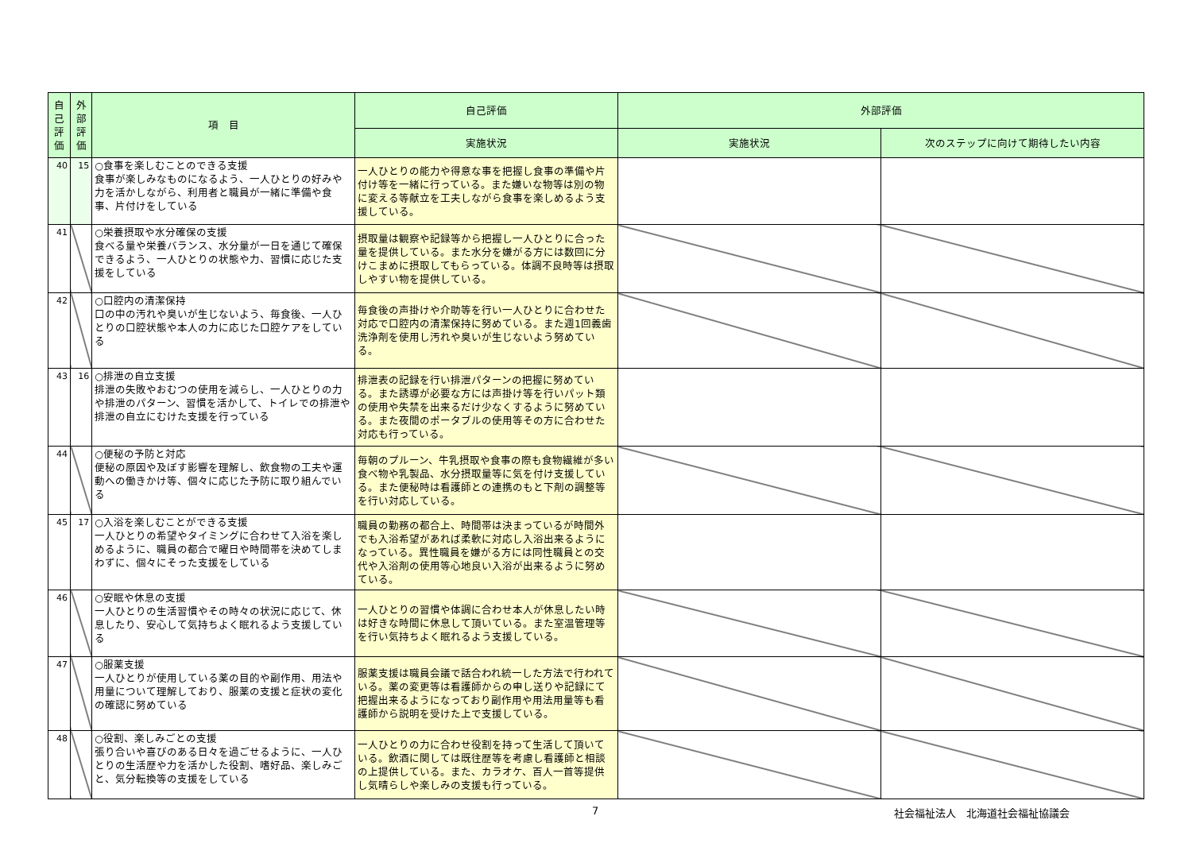| 自 己 評 価 | 外 部 評 価 | 項 目 | 自己評価 | 外部評価 | |
| --- | --- | --- | --- | --- | --- |
| | | | 実施状況 | 実施状況 | 次のステップに向けて期待したい内容 |
| 40 | 15 | ○食事を楽しむことのできる支援 食事が楽しみなものになるよう、一人ひとりの好みや力を活かしながら、利用者と職員が一緒に準備や食事、片付けをしている | 一人ひとりの能力や得意な事を把握し食事の準備や片付け等を一緒に行っている。また嫌いな物等は別の物に変える等献立を工夫しながら食事を楽しめるよう支援している。 | | |
| 41 | | ○栄養摂取や水分確保の支援 食べる量や栄養バランス、水分量が一日を通じて確保できるよう、一人ひとりの状態や力、習慣に応じた支援をしている | 摂取量は観察や記録等から把握し一人ひとりに合った量を提供している。また水分を嫌がる方には数回に分けこまめに摂取してもらっている。体調不良時等は摂取しやすい物を提供している。 | | |
| 42 | | ○口腔内の清潔保持 口の中の汚れや臭いが生じないよう、毎食後、一人ひとりの口腔状態や本人の力に応じた口腔ケアをしている | 毎食後の声掛けや介助等を行い一人ひとりに合わせた対応で口腔内の清潔保持に努めている。また週1回義歯洗浄剤を使用し汚れや臭いが生じないよう努めている。 | | |
| 43 | 16 | ○排泄の自立支援 排泄の失敗やおむつの使用を減らし、一人ひとりの力や排泄のパターン、習慣を活かして、トイレでの排泄や排泄の自立にむけた支援を行っている | 排泄表の記録を行い排泄パターンの把握に努めている。また誘導が必要な方には声掛け等を行いパット類の使用や失禁を出来るだけ少なくするように努めている。また夜間のポータブルの使用等その方に合わせた対応も行っている。 | | |
| 44 | | ○便秘の予防と対応 便秘の原因や及ぼす影響を理解し、飲食物の工夫や運動への働きかけ等、個々に応じた予防に取り組んでいる | 毎朝のプルーン、牛乳摂取や食事の際も食物繊維が多い食べ物や乳製品、水分摂取量等に気を付け支援している。また便秘時は看護師との連携のもと下剤の調整等を行い対応している。 | | |
| 45 | 17 | ○入浴を楽しむことができる支援 一人ひとりの希望やタイミングに合わせて入浴を楽しめるように、職員の都合で曜日や時間帯を決めてしまわずに、個々にそった支援をしている | 職員の勤務の都合上、時間帯は決まっているが時間外でも入浴希望があれば柔軟に対応し入浴出来るようになっている。異性職員を嫌がる方には同性職員との交代や入浴剤の使用等心地良い入浴が出来るように努めている。 | | |
| 46 | | ○安眠や休息の支援 一人ひとりの生活習慣やその時々の状況に応じて、休息したり、安心して気持ちよく眠れるよう支援している | 一人ひとりの習慣や体調に合わせ本人が休息したい時は好きな時間に休息して頂いている。また室温管理等を行い気持ちよく眠れるよう支援している。 | | |
| 47 | | ○服薬支援 一人ひとりが使用している薬の目的や副作用、用法や用量について理解しており、服薬の支援と症状の変化の確認に努めている | 服薬支援は職員会議で話合われ統一した方法で行われている。薬の変更等は看護師からの申し送りや記録にて把握出来るようになっており副作用や用法用量等も看護師から説明を受けた上で支援している。 | | |
| 48 | | ○役割、楽しみごとの支援 張り合いや喜びのある日々を過ごせるように、一人ひとりの生活歴や力を活かした役割、嗜好品、楽しみごと、気分転換等の支援をしている | 一人ひとりの力に合わせ役割を持って生活して頂いている。飲酒に関しては既往歴等を考慮し看護師と相談の上提供している。また、カラオケ、百人一首等提供し気晴らしや楽しみの支援も行っている。 | | |
7 社会福祉法人　北海道社会福祉協議会